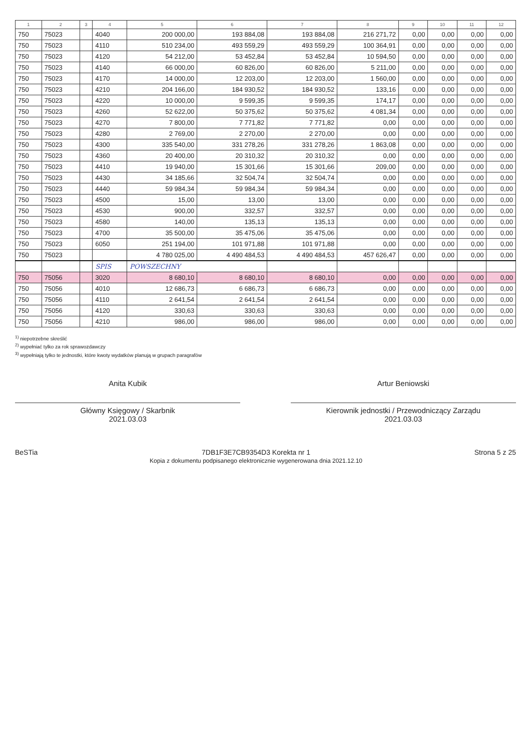| 1 | 2 | 3 | 4 | 5 | 6 | 7 | 8 | 9 | 10 | 11 | 12 |
| --- | --- | --- | --- | --- | --- | --- | --- | --- | --- | --- | --- |
| 750 | 75023 | | 4040 | 200 000,00 | 193 884,08 | 193 884,08 | 216 271,72 | 0,00 | 0,00 | 0,00 | 0,00 |
| 750 | 75023 | | 4110 | 510 234,00 | 493 559,29 | 493 559,29 | 100 364,91 | 0,00 | 0,00 | 0,00 | 0,00 |
| 750 | 75023 | | 4120 | 54 212,00 | 53 452,84 | 53 452,84 | 10 594,50 | 0,00 | 0,00 | 0,00 | 0,00 |
| 750 | 75023 | | 4140 | 66 000,00 | 60 826,00 | 60 826,00 | 5 211,00 | 0,00 | 0,00 | 0,00 | 0,00 |
| 750 | 75023 | | 4170 | 14 000,00 | 12 203,00 | 12 203,00 | 1 560,00 | 0,00 | 0,00 | 0,00 | 0,00 |
| 750 | 75023 | | 4210 | 204 166,00 | 184 930,52 | 184 930,52 | 133,16 | 0,00 | 0,00 | 0,00 | 0,00 |
| 750 | 75023 | | 4220 | 10 000,00 | 9 599,35 | 9 599,35 | 174,17 | 0,00 | 0,00 | 0,00 | 0,00 |
| 750 | 75023 | | 4260 | 52 622,00 | 50 375,62 | 50 375,62 | 4 081,34 | 0,00 | 0,00 | 0,00 | 0,00 |
| 750 | 75023 | | 4270 | 7 800,00 | 7 771,82 | 7 771,82 | 0,00 | 0,00 | 0,00 | 0,00 | 0,00 |
| 750 | 75023 | | 4280 | 2 769,00 | 2 270,00 | 2 270,00 | 0,00 | 0,00 | 0,00 | 0,00 | 0,00 |
| 750 | 75023 | | 4300 | 335 540,00 | 331 278,26 | 331 278,26 | 1 863,08 | 0,00 | 0,00 | 0,00 | 0,00 |
| 750 | 75023 | | 4360 | 20 400,00 | 20 310,32 | 20 310,32 | 0,00 | 0,00 | 0,00 | 0,00 | 0,00 |
| 750 | 75023 | | 4410 | 19 940,00 | 15 301,66 | 15 301,66 | 209,00 | 0,00 | 0,00 | 0,00 | 0,00 |
| 750 | 75023 | | 4430 | 34 185,66 | 32 504,74 | 32 504,74 | 0,00 | 0,00 | 0,00 | 0,00 | 0,00 |
| 750 | 75023 | | 4440 | 59 984,34 | 59 984,34 | 59 984,34 | 0,00 | 0,00 | 0,00 | 0,00 | 0,00 |
| 750 | 75023 | | 4500 | 15,00 | 13,00 | 13,00 | 0,00 | 0,00 | 0,00 | 0,00 | 0,00 |
| 750 | 75023 | | 4530 | 900,00 | 332,57 | 332,57 | 0,00 | 0,00 | 0,00 | 0,00 | 0,00 |
| 750 | 75023 | | 4580 | 140,00 | 135,13 | 135,13 | 0,00 | 0,00 | 0,00 | 0,00 | 0,00 |
| 750 | 75023 | | 4700 | 35 500,00 | 35 475,06 | 35 475,06 | 0,00 | 0,00 | 0,00 | 0,00 | 0,00 |
| 750 | 75023 | | 6050 | 251 194,00 | 101 971,88 | 101 971,88 | 0,00 | 0,00 | 0,00 | 0,00 | 0,00 |
| 750 | 75023 | | | 4 780 025,00 | 4 490 484,53 | 4 490 484,53 | 457 626,47 | 0,00 | 0,00 | 0,00 | 0,00 |
| | | | SPIS | POWSZECHNY | | | | | | | |
| 750 | 75056 | | 3020 | 8 680,10 | 8 680,10 | 8 680,10 | 0,00 | 0,00 | 0,00 | 0,00 | 0,00 |
| 750 | 75056 | | 4010 | 12 686,73 | 6 686,73 | 6 686,73 | 0,00 | 0,00 | 0,00 | 0,00 | 0,00 |
| 750 | 75056 | | 4110 | 2 641,54 | 2 641,54 | 2 641,54 | 0,00 | 0,00 | 0,00 | 0,00 | 0,00 |
| 750 | 75056 | | 4120 | 330,63 | 330,63 | 330,63 | 0,00 | 0,00 | 0,00 | 0,00 | 0,00 |
| 750 | 75056 | | 4210 | 986,00 | 986,00 | 986,00 | 0,00 | 0,00 | 0,00 | 0,00 | 0,00 |
<sup>1)</sup> niepotrzebne skreślić
<sup>2)</sup> wypełniać tylko za rok sprawozdawczy
<sup>3)</sup> wypełniają tylko te jednostki, które kwoty wydatków planują w grupach paragrafów
Anita Kubik
Główny Księgowy / Skarbnik
2021.03.03
Artur Beniowski
Kierownik jednostki / Przewodniczący Zarządu
2021.03.03
BeSTia 7DB1F3E7CB9354D3 Korekta nr 1
Kopia z dokumentu podpisanego elektronicznie wygenerowana dnia 2021.12.10
Strona 5 z 25